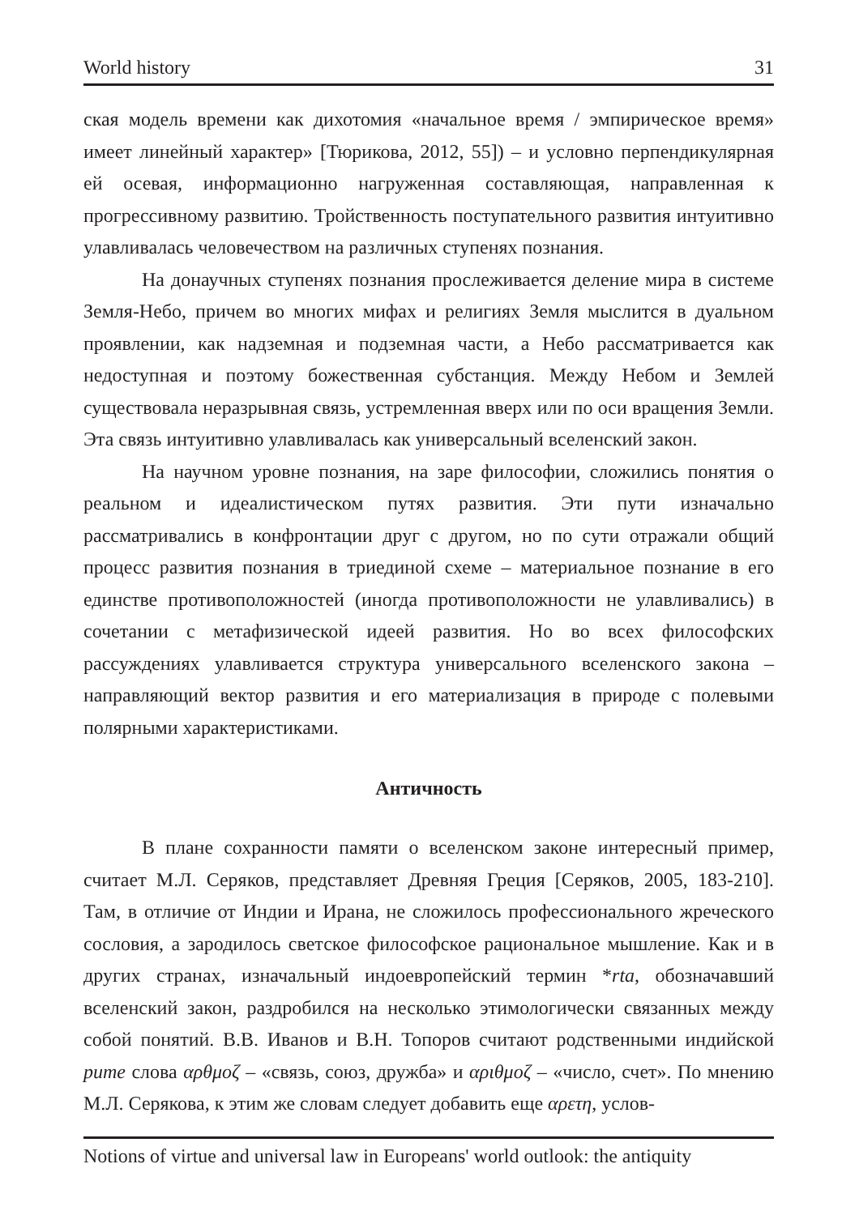World history 31
ская модель времени как дихотомия «начальное время / эмпирическое время» имеет линейный характер» [Тюрикова, 2012, 55]) – и условно перпендикулярная ей осевая, информационно нагруженная составляющая, направленная к прогрессивному развитию. Тройственность поступательного развития интуитивно улавливалась человечеством на различных ступенях познания.
На донаучных ступенях познания прослеживается деление мира в системе Земля-Небо, причем во многих мифах и религиях Земля мыслится в дуальном проявлении, как надземная и подземная части, а Небо рассматривается как недоступная и поэтому божественная субстанция. Между Небом и Землей существовала неразрывная связь, устремленная вверх или по оси вращения Земли. Эта связь интуитивно улавливалась как универсальный вселенский закон.
На научном уровне познания, на заре философии, сложились понятия о реальном и идеалистическом путях развития. Эти пути изначально рассматривались в конфронтации друг с другом, но по сути отражали общий процесс развития познания в триединой схеме – материальное познание в его единстве противоположностей (иногда противоположности не улавливались) в сочетании с метафизической идеей развития. Но во всех философских рассуждениях улавливается структура универсального вселенского закона – направляющий вектор развития и его материализация в природе с полевыми полярными характеристиками.
Античность
В плане сохранности памяти о вселенском законе интересный пример, считает М.Л. Серяков, представляет Древняя Греция [Серяков, 2005, 183-210]. Там, в отличие от Индии и Ирана, не сложилось профессионального жреческого сословия, а зародилось светское философское рациональное мышление. Как и в других странах, изначальный индоевропейский термин *rta, обозначавший вселенский закон, раздробился на несколько этимологически связанных между собой понятий. В.В. Иванов и В.Н. Топоров считают родственными индийской рите слова αρθμοζ – «связь, союз, дружба» и αριθμοζ – «число, счет». По мнению М.Л. Серякова, к этим же словам следует добавить еще αρετη, услов-
Notions of virtue and universal law in Europeans' world outlook: the antiquity